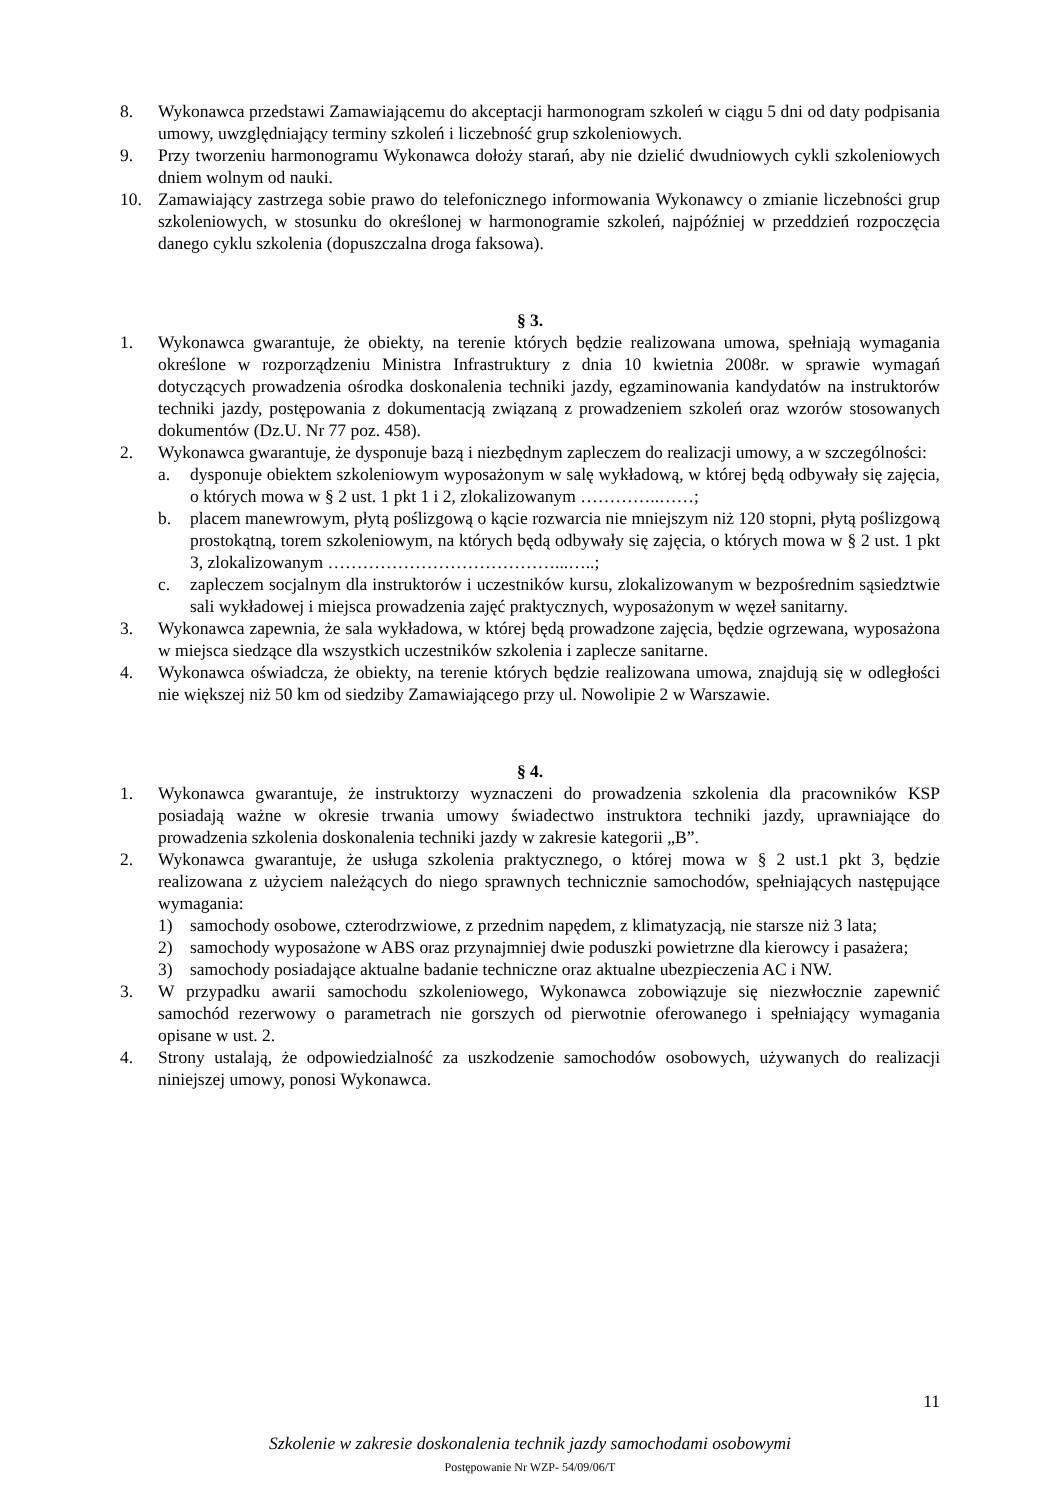8. Wykonawca przedstawi Zamawiającemu do akceptacji harmonogram szkoleń w ciągu 5 dni od daty podpisania umowy, uwzględniający terminy szkoleń i liczebność grup szkoleniowych.
9. Przy tworzeniu harmonogramu Wykonawca dołoży starań, aby nie dzielić dwudniowych cykli szkoleniowych dniem wolnym od nauki.
10. Zamawiający zastrzega sobie prawo do telefonicznego informowania Wykonawcy o zmianie liczebności grup szkoleniowych, w stosunku do określonej w harmonogramie szkoleń, najpóźniej w przeddzień rozpoczęcia danego cyklu szkolenia (dopuszczalna droga faksowa).
§ 3.
1. Wykonawca gwarantuje, że obiekty, na terenie których będzie realizowana umowa, spełniają wymagania określone w rozporządzeniu Ministra Infrastruktury z dnia 10 kwietnia 2008r. w sprawie wymagań dotyczących prowadzenia ośrodka doskonalenia techniki jazdy, egzaminowania kandydatów na instruktorów techniki jazdy, postępowania z dokumentacją związaną z prowadzeniem szkoleń oraz wzorów stosowanych dokumentów (Dz.U. Nr 77 poz. 458).
2. Wykonawca gwarantuje, że dysponuje bazą i niezbędnym zapleczem do realizacji umowy, a w szczególności:
a. dysponuje obiektem szkoleniowym wyposażonym w salę wykładową, w której będą odbywały się zajęcia, o których mowa w § 2 ust. 1 pkt 1 i 2, zlokalizowanym …………..……;
b. placem manewrowym, płytą poślizgową o kącie rozwarcia nie mniejszym niż 120 stopni, płytą poślizgową prostokątną, torem szkoleniowym, na których będą odbywały się zajęcia, o których mowa w § 2 ust. 1 pkt 3, zlokalizowanym …………………………………...…..;
c. zapleczem socjalnym dla instruktorów i uczestników kursu, zlokalizowanym w bezpośrednim sąsiedztwie sali wykładowej i miejsca prowadzenia zajęć praktycznych, wyposażonym w węzeł sanitarny.
3. Wykonawca zapewnia, że sala wykładowa, w której będą prowadzone zajęcia, będzie ogrzewana, wyposażona w miejsca siedzące dla wszystkich uczestników szkolenia i zaplecze sanitarne.
4. Wykonawca oświadcza, że obiekty, na terenie których będzie realizowana umowa, znajdują się w odległości nie większej niż 50 km od siedziby Zamawiającego przy ul. Nowolipie 2 w Warszawie.
§ 4.
1. Wykonawca gwarantuje, że instruktorzy wyznaczeni do prowadzenia szkolenia dla pracowników KSP posiadają ważne w okresie trwania umowy świadectwo instruktora techniki jazdy, uprawniające do prowadzenia szkolenia doskonalenia techniki jazdy w zakresie kategorii „B”.
2. Wykonawca gwarantuje, że usługa szkolenia praktycznego, o której mowa w § 2 ust.1 pkt 3, będzie realizowana z użyciem należących do niego sprawnych technicznie samochodów, spełniających następujące wymagania:
1) samochody osobowe, czterodrzwiowe, z przednim napędem, z klimatyzacją, nie starsze niż 3 lata;
2) samochody wyposażone w ABS oraz przynajmniej dwie poduszki powietrzne dla kierowcy i pasażera;
3) samochody posiadające aktualne badanie techniczne oraz aktualne ubezpieczenia AC i NW.
3. W przypadku awarii samochodu szkoleniowego, Wykonawca zobowiązuje się niezwłocznie zapewnić samochód rezerwowy o parametrach nie gorszych od pierwotnie oferowanego i spełniający wymagania opisane w ust. 2.
4. Strony ustalają, że odpowiedzialność za uszkodzenie samochodów osobowych, używanych do realizacji niniejszej umowy, ponosi Wykonawca.
11
Szkolenie w zakresie doskonalenia technik jazdy samochodami osobowymi
Postępowanie Nr WZP- 54/09/06/T